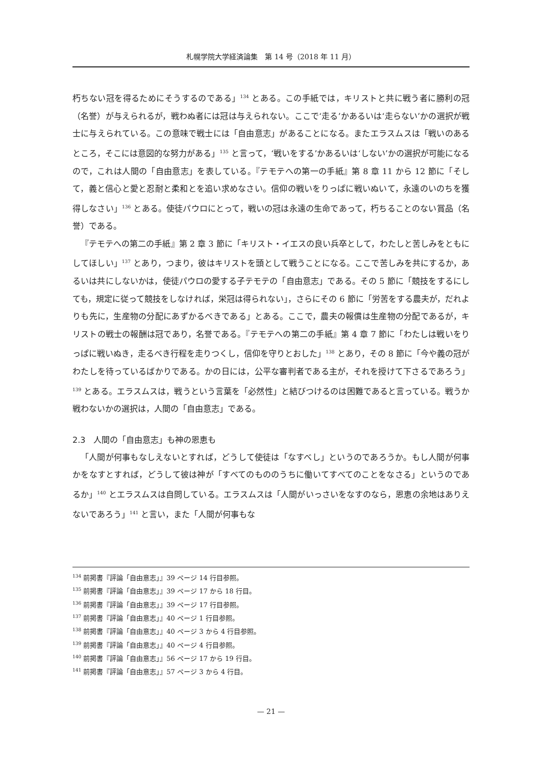札幌学院大学経済論集　第 14 号（2018 年 11 月）
朽ちない冠を得るためにそうするのである」<sup>134</sup> とある。この手紙では，キリストと共に戦う者に勝利の冠（名誉）が与えられるが，戦わぬ者には冠は与えられない。ここで‘走る’かあるいは‘走らない’かの選択が戦士に与えられている。この意味で戦士には「自由意志」があることになる。またエラスムスは「戦いのあるところ，そこには意図的な努力がある」<sup>135</sup> と言って，‘戦いをする’かあるいは‘しない’かの選択が可能になるので，これは人間の「自由意志」を表している。『テモテへの第一の手紙』第 8 章 11 から 12 節に「そして，義と信心と愛と忍耐と柔和とを追い求めなさい。信仰の戦いをりっぱに戦いぬいて，永遠のいのちを獲得しなさい」<sup>136</sup> とある。使徒パウロにとって，戦いの冠は永遠の生命であって，朽ちることのない賞品（名誉）である。
『テモテへの第二の手紙』第 2 章 3 節に「キリスト・イエスの良い兵卒として，わたしと苦しみをともにしてほしい」<sup>137</sup> とあり，つまり，彼はキリストを頭として戦うことになる。ここで苦しみを共にするか，あるいは共にしないかは，使徒パウロの愛する子テモテの「自由意志」である。その 5 節に「競技をするにしても，規定に従って競技をしなければ，栄冠は得られない」，さらにその 6 節に「労苦をする農夫が，だれよりも先に，生産物の分配にあずかるべきである」とある。ここで，農夫の報償は生産物の分配であるが，キリストの戦士の報酬は冠であり，名誉である。『テモテへの第二の手紙』第 4 章 7 節に「わたしは戦いをりっぱに戦いぬき，走るべき行程を走りつくし，信仰を守りとおした」<sup>138</sup> とあり，その 8 節に「今や義の冠がわたしを待っているばかりである。かの日には，公平な審判者である主が，それを授けて下さるであろう」<sup>139</sup> とある。エラスムスは，戦うという言葉を「必然性」と結びつけるのは困難であると言っている。戦うか戦わないかの選択は，人間の「自由意志」である。
2.3　人間の「自由意志」も神の恩恵も
「人間が何事もなしえないとすれば，どうして使徒は「なすべし」というのであろうか。もし人間が何事かをなすとすれば，どうして彼は神が「すべてのもののうちに働いてすべてのことをなさる」というのであるか」<sup>140</sup> とエラスムスは自問している。エラスムスは「人間がいっさいをなすのなら，恩恵の余地はありえないであろう」<sup>141</sup> と言い，また「人間が何事もな
<sup>134</sup> 前掲書『評論「自由意志」』39 ページ 14 行目参照。
<sup>135</sup> 前掲書『評論「自由意志」』39 ページ 17 から 18 行目。
<sup>136</sup> 前掲書『評論「自由意志」』39 ページ 17 行目参照。
<sup>137</sup> 前掲書『評論「自由意志」』40 ページ 1 行目参照。
<sup>138</sup> 前掲書『評論「自由意志」』40 ページ 3 から 4 行目参照。
<sup>139</sup> 前掲書『評論「自由意志」』40 ページ 4 行目参照。
<sup>140</sup> 前掲書『評論「自由意志」』56 ページ 17 から 19 行目。
<sup>141</sup> 前掲書『評論「自由意志」』57 ページ 3 から 4 行目。
— 21 —